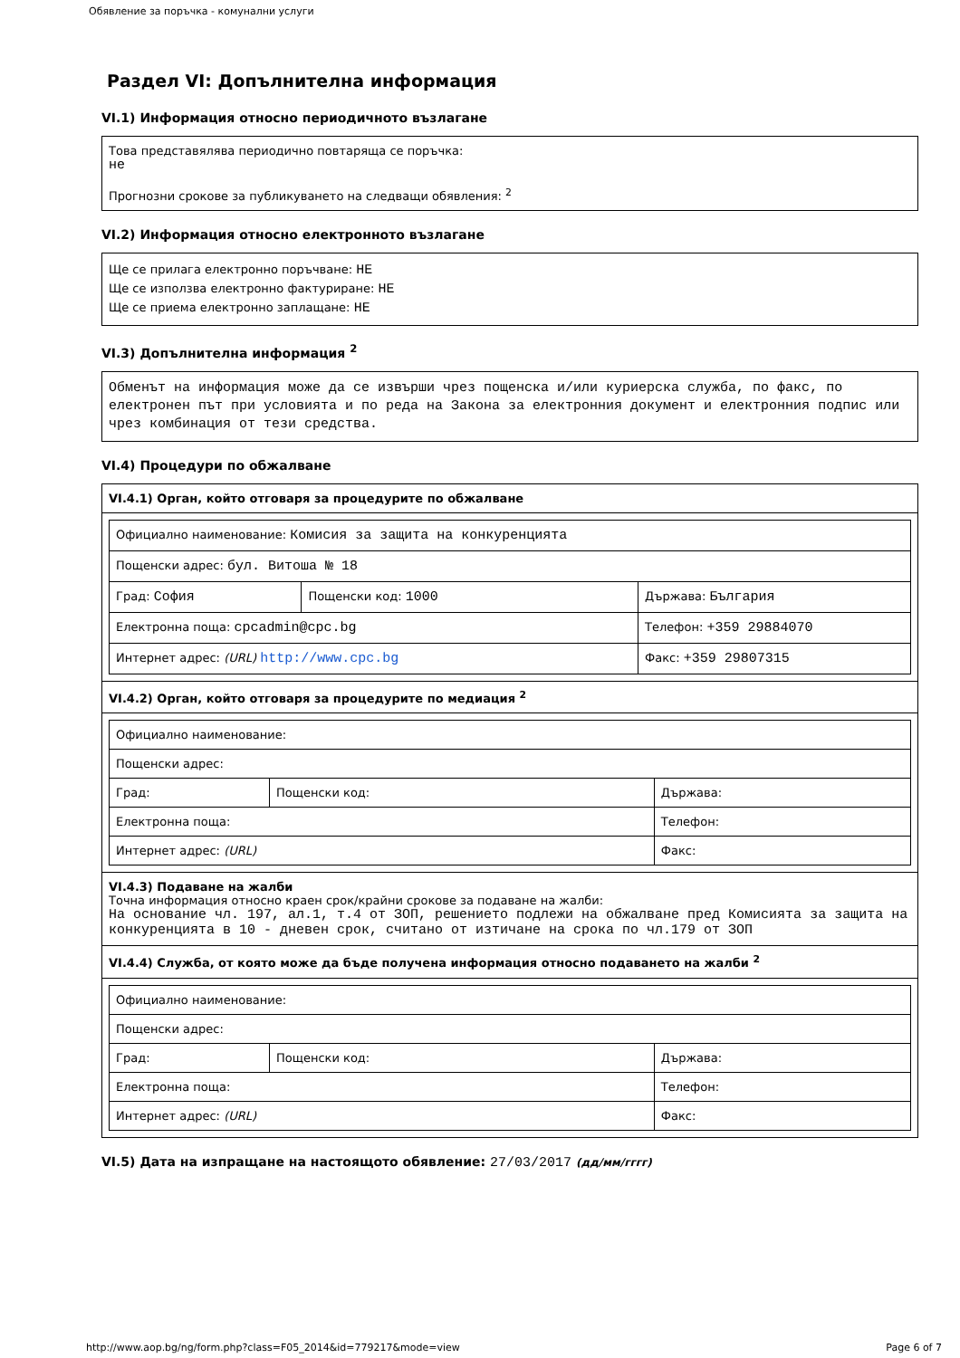Обявление за поръчка - комунални услуги
Раздел VI: Допълнителна информация
VI.1) Информация относно периодичното възлагане
Това представялява периодично повтаряща се поръчка:
не
Прогнозни срокове за публикуването на следващи обявления: <sup>2</sup>
VI.2) Информация относно електронното възлагане
Ще се прилага електронно поръчване: НЕ
Ще се използва електронно фактуриране: НЕ
Ще се приема електронно заплащане: НЕ
VI.3) Допълнителна информация <sup>2</sup>
Обменът на информация може да се извърши чрез пощенска и/или куриерска служба, по факс, по електронен път при условията и по реда на Закона за електронния документ и електронния подпис или чрез комбинация от тези средства.
VI.4) Процедури по обжалване
| VI.4.1) Орган, който отговаря за процедурите по обжалване |
| / Официално наименование: Комисия за защита на конкуренцията / / / / Пощенски адрес: бул. Витоша № 18 / / / / Град: София / Пощенски код: 1000 / Държава: България / / Електронна поща: cpcadmin@cpc.bg / / Телефон: +359 29884070 / / Интернет адрес: (URL) http://www.cpc.bg / / Факс: +359 29807315 / |
| VI.4.2) Орган, който отговаря за процедурите по медиация <sup>2</sup> |
| / Официално наименование: / / / / Пощенски адрес: / / / / Град: / Пощенски код: / Държава: / / Електронна поща: / / Телефон: / / Интернет адрес: (URL) / / Факс: / |
| VI.4.3) Подаване на жалби Точна информация относно краен срок/крайни срокове за подаване на жалби: На основание чл. 197, ал.1, т.4 от ЗОП, решението подлежи на обжалване пред Комисията за защита на конкуренцията в 10 - дневен срок, считано от изтичане на срока по чл.179 от ЗОП |
| VI.4.4) Служба, от която може да бъде получена информация относно подаването на жалби <sup>2</sup> |
| / Официално наименование: / / / / Пощенски адрес: / / / / Град: / Пощенски код: / Държава: / / Електронна поща: / / Телефон: / / Интернет адрес: (URL) / / Факс: / |
VI.5) Дата на изпращане на настоящото обявление: 27/03/2017 (дд/мм/гггг)
http://www.aop.bg/ng/form.php?class=F05_2014&id=779217&mode=view Page 6 of 7